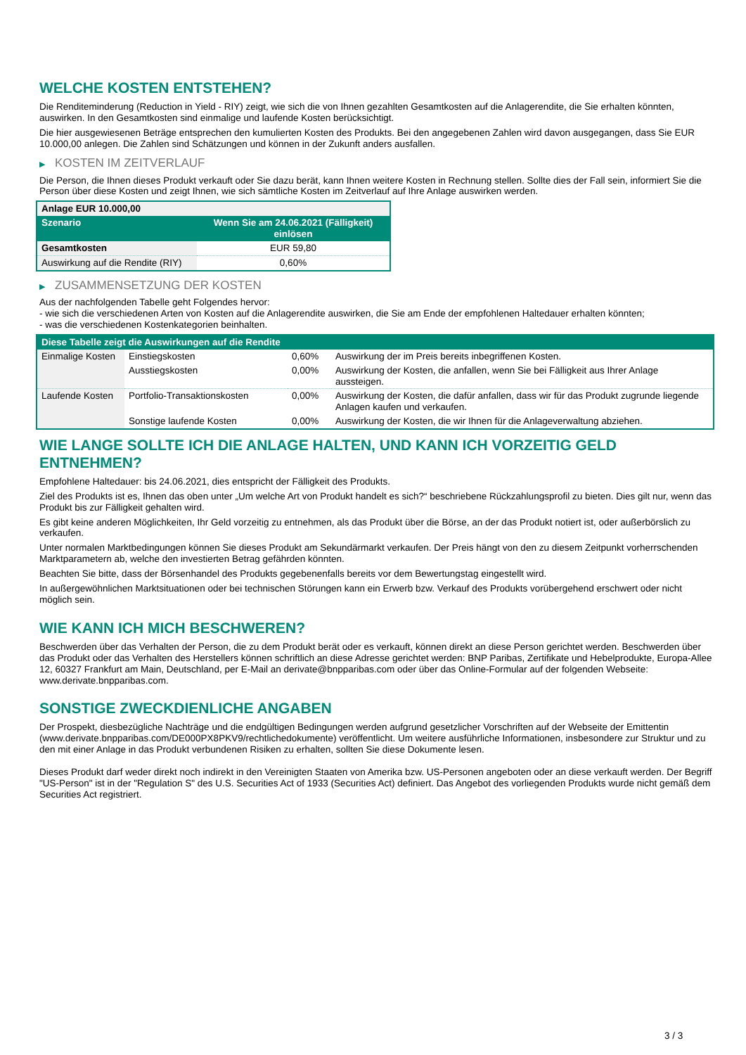WELCHE KOSTEN ENTSTEHEN?
Die Renditeminderung (Reduction in Yield - RIY) zeigt, wie sich die von Ihnen gezahlten Gesamtkosten auf die Anlagerendite, die Sie erhalten könnten, auswirken. In den Gesamtkosten sind einmalige und laufende Kosten berücksichtigt.
Die hier ausgewiesenen Beträge entsprechen den kumulierten Kosten des Produkts. Bei den angegebenen Zahlen wird davon ausgegangen, dass Sie EUR 10.000,00 anlegen. Die Zahlen sind Schätzungen und können in der Zukunft anders ausfallen.
▶ KOSTEN IM ZEITVERLAUF
Die Person, die Ihnen dieses Produkt verkauft oder Sie dazu berät, kann Ihnen weitere Kosten in Rechnung stellen. Sollte dies der Fall sein, informiert Sie die Person über diese Kosten und zeigt Ihnen, wie sich sämtliche Kosten im Zeitverlauf auf Ihre Anlage auswirken werden.
| Anlage EUR 10.000,00 | |
| --- | --- |
| Szenario | Wenn Sie am 24.06.2021 (Fälligkeit) einlösen |
| Gesamtkosten | EUR 59,80 |
| Auswirkung auf die Rendite (RIY) | 0,60% |
▶ ZUSAMMENSETZUNG DER KOSTEN
Aus der nachfolgenden Tabelle geht Folgendes hervor:
- wie sich die verschiedenen Arten von Kosten auf die Anlagerendite auswirken, die Sie am Ende der empfohlenen Haltedauer erhalten könnten;
- was die verschiedenen Kostenkategorien beinhalten.
| Diese Tabelle zeigt die Auswirkungen auf die Rendite | | | |
| --- | --- | --- | --- |
| Einmalige Kosten | Einstiegskosten | 0,60% | Auswirkung der im Preis bereits inbegriffenen Kosten. |
| | Ausstiegskosten | 0,00% | Auswirkung der Kosten, die anfallen, wenn Sie bei Fälligkeit aus Ihrer Anlage aussteigen. |
| Laufende Kosten | Portfolio-Transaktionskosten | 0,00% | Auswirkung der Kosten, die dafür anfallen, dass wir für das Produkt zugrunde liegende Anlagen kaufen und verkaufen. |
| | Sonstige laufende Kosten | 0,00% | Auswirkung der Kosten, die wir Ihnen für die Anlageverwaltung abziehen. |
WIE LANGE SOLLTE ICH DIE ANLAGE HALTEN, UND KANN ICH VORZEITIG GELD ENTNEHMEN?
Empfohlene Haltedauer: bis 24.06.2021, dies entspricht der Fälligkeit des Produkts.
Ziel des Produkts ist es, Ihnen das oben unter „Um welche Art von Produkt handelt es sich?“ beschriebene Rückzahlungsprofil zu bieten. Dies gilt nur, wenn das Produkt bis zur Fälligkeit gehalten wird.
Es gibt keine anderen Möglichkeiten, Ihr Geld vorzeitig zu entnehmen, als das Produkt über die Börse, an der das Produkt notiert ist, oder außerbörslich zu verkaufen.
Unter normalen Marktbedingungen können Sie dieses Produkt am Sekundärmarkt verkaufen. Der Preis hängt von den zu diesem Zeitpunkt vorherrschenden Marktparametern ab, welche den investierten Betrag gefährden könnten.
Beachten Sie bitte, dass der Börsenhandel des Produkts gegebenenfalls bereits vor dem Bewertungstag eingestellt wird.
In außergewöhnlichen Marktsituationen oder bei technischen Störungen kann ein Erwerb bzw. Verkauf des Produkts vorübergehend erschwert oder nicht möglich sein.
WIE KANN ICH MICH BESCHWEREN?
Beschwerden über das Verhalten der Person, die zu dem Produkt berät oder es verkauft, können direkt an diese Person gerichtet werden. Beschwerden über das Produkt oder das Verhalten des Herstellers können schriftlich an diese Adresse gerichtet werden: BNP Paribas, Zertifikate und Hebelprodukte, Europa-Allee 12, 60327 Frankfurt am Main, Deutschland, per E-Mail an derivate@bnpparibas.com oder über das Online-Formular auf der folgenden Webseite: www.derivate.bnpparibas.com.
SONSTIGE ZWECKDIENLICHE ANGABEN
Der Prospekt, diesbezügliche Nachträge und die endgültigen Bedingungen werden aufgrund gesetzlicher Vorschriften auf der Webseite der Emittentin (www.derivate.bnpparibas.com/DE000PX8PKV9/rechtlichedokumente) veröffentlicht. Um weitere ausführliche Informationen, insbesondere zur Struktur und zu den mit einer Anlage in das Produkt verbundenen Risiken zu erhalten, sollten Sie diese Dokumente lesen.
Dieses Produkt darf weder direkt noch indirekt in den Vereinigten Staaten von Amerika bzw. US-Personen angeboten oder an diese verkauft werden. Der Begriff "US-Person" ist in der "Regulation S" des U.S. Securities Act of 1933 (Securities Act) definiert. Das Angebot des vorliegenden Produkts wurde nicht gemäß dem Securities Act registriert.
3 / 3